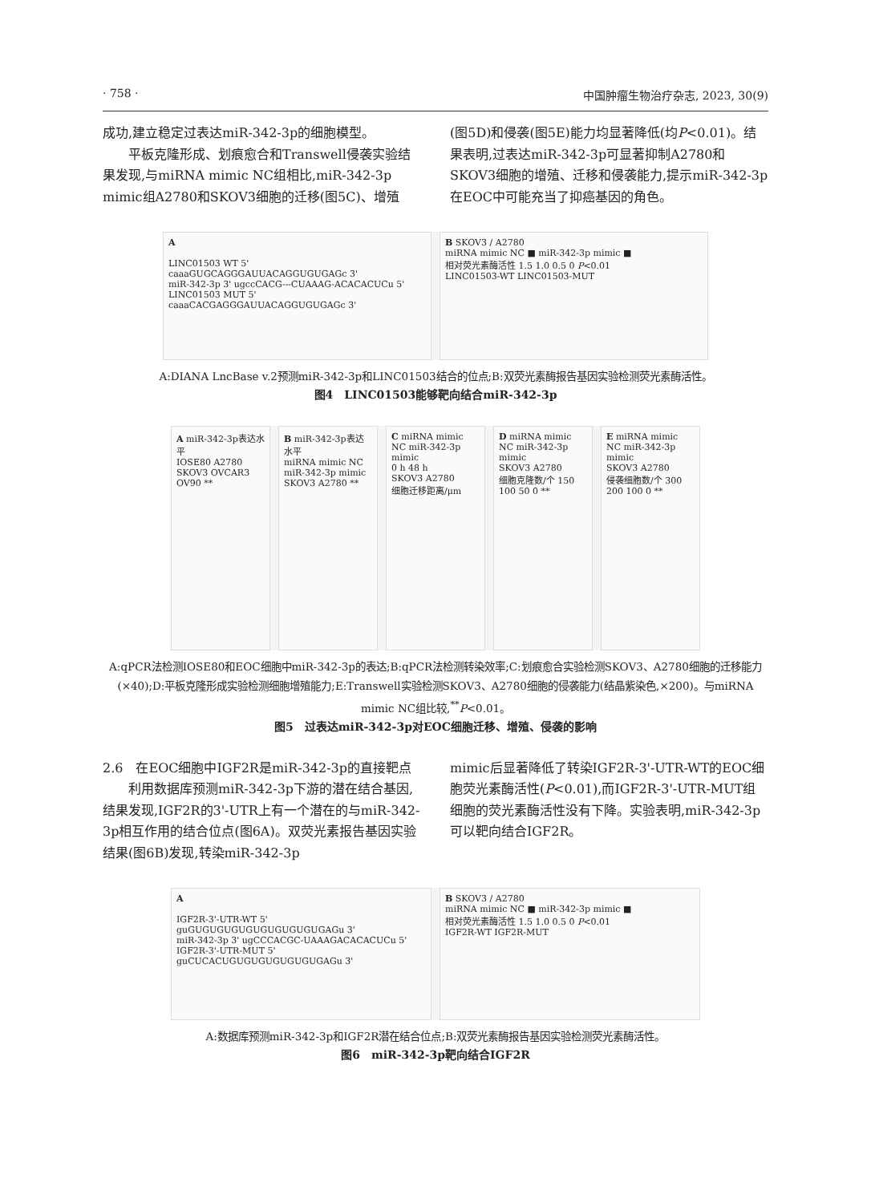· 758 · 中国肿瘤生物治疗杂志, 2023, 30(9)
成功,建立稳定过表达miR-342-3p的细胞模型。
　　平板克隆形成、划痕愈合和Transwell侵袭实验结果发现,与miRNA mimic NC组相比,miR-342-3p mimic组A2780和SKOV3细胞的迁移(图5C)、增殖
(图5D)和侵袭(图5E)能力均显著降低(均P<0.01)。结果表明,过表达miR-342-3p可显著抑制A2780和SKOV3细胞的增殖、迁移和侵袭能力,提示miR-342-3p在EOC中可能充当了抑癌基因的角色。
A
LINC01503 WT 5' caaaGUGCAGGGAUUACAGGUGUGAGc 3'
miR-342-3p 3' ugccCACG---CUAAAG-ACACACUCu 5'
LINC01503 MUT 5' caaaCACGAGGGAUUACAGGUGUGAGc 3'
B SKOV3 / A2780
miRNA mimic NC ■ miR-342-3p mimic ■
相对荧光素酶活性 1.5 1.0 0.5 0 P<0.01
LINC01503-WT LINC01503-MUT
A:DIANA LncBase v.2预测miR-342-3p和LINC01503结合的位点;B:双荧光素酶报告基因实验检测荧光素酶活性。
图4　LINC01503能够靶向结合miR-342-3p
A miR-342-3p表达水平
IOSE80 A2780 SKOV3 OVCAR3 OV90 **
B miR-342-3p表达水平
miRNA mimic NC miR-342-3p mimic
SKOV3 A2780 **
C miRNA mimic NC miR-342-3p mimic
0 h 48 h
SKOV3 A2780
细胞迁移距离/μm
D miRNA mimic NC miR-342-3p mimic
SKOV3 A2780
细胞克隆数/个 150 100 50 0 **
E miRNA mimic NC miR-342-3p mimic
SKOV3 A2780
侵袭细胞数/个 300 200 100 0 **
A:qPCR法检测IOSE80和EOC细胞中miR-342-3p的表达;B:qPCR法检测转染效率;C:划痕愈合实验检测SKOV3、A2780细胞的迁移能力(×40);D:平板克隆形成实验检测细胞增殖能力;E:Transwell实验检测SKOV3、A2780细胞的侵袭能力(结晶紫染色,×200)。与miRNA mimic NC组比较,<sup>**</sup>P<0.01。
图5　过表达miR-342-3p对EOC细胞迁移、增殖、侵袭的影响
2.6　在EOC细胞中IGF2R是miR-342-3p的直接靶点
　　利用数据库预测miR-342-3p下游的潜在结合基因,结果发现,IGF2R的3'-UTR上有一个潜在的与miR-342-3p相互作用的结合位点(图6A)。双荧光素报告基因实验结果(图6B)发现,转染miR-342-3p
mimic后显著降低了转染IGF2R-3'-UTR-WT的EOC细胞荧光素酶活性(P<0.01),而IGF2R-3'-UTR-MUT组细胞的荧光素酶活性没有下降。实验表明,miR-342-3p可以靶向结合IGF2R。
A
IGF2R-3'-UTR-WT 5' guGUGUGUGUGUGUGUGUGUGAGu 3'
miR-342-3p 3' ugCCCACGC-UAAAGACACACUCu 5'
IGF2R-3'-UTR-MUT 5' guCUCACUGUGUGUGUGUGUGAGu 3'
B SKOV3 / A2780
miRNA mimic NC ■ miR-342-3p mimic ■
相对荧光素酶活性 1.5 1.0 0.5 0 P<0.01
IGF2R-WT IGF2R-MUT
A:数据库预测miR-342-3p和IGF2R潜在结合位点;B:双荧光素酶报告基因实验检测荧光素酶活性。
图6　miR-342-3p靶向结合IGF2R